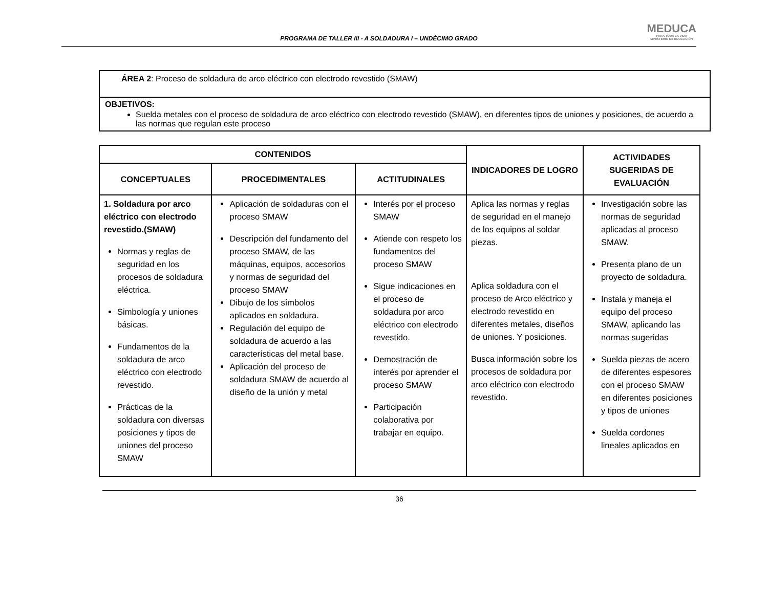PROGRAMA DE TALLER III - A SOLDADURA I – UNDÉCIMO GRADO
MEDUCA
PARA TODA LA VIDA
MINISTERIO DE EDUCACIÓN
ÁREA 2: Proceso de soldadura de arco eléctrico con electrodo revestido (SMAW)
OBJETIVOS:
Suelda metales con el proceso de soldadura de arco eléctrico con electrodo revestido (SMAW), en diferentes tipos de uniones y posiciones, de acuerdo a las normas que regulan este proceso
| CONTENIDOS | | | INDICADORES DE LOGRO | ACTIVIDADES SUGERIDAS DE EVALUACIÓN |
| --- | --- | --- | --- | --- |
| CONCEPTUALES | PROCEDIMENTALES | ACTITUDINALES | | |
| 1. Soldadura por arco eléctrico con electrodo revestido.(SMAW) Normas y reglas de seguridad en los procesos de soldadura eléctrica. Simbología y uniones básicas. Fundamentos de la soldadura de arco eléctrico con electrodo revestido. Prácticas de la soldadura con diversas posiciones y tipos de uniones del proceso SMAW | Aplicación de soldaduras con el proceso SMAW Descripción del fundamento del proceso SMAW, de las máquinas, equipos, accesorios y normas de seguridad del proceso SMAW Dibujo de los símbolos aplicados en soldadura. Regulación del equipo de soldadura de acuerdo a las características del metal base. Aplicación del proceso de soldadura SMAW de acuerdo al diseño de la unión y metal | Interés por el proceso SMAW Atiende con respeto los fundamentos del proceso SMAW Sigue indicaciones en el proceso de soldadura por arco eléctrico con electrodo revestido. Demostración de interés por aprender el proceso SMAW Participación colaborativa por trabajar en equipo. | Aplica las normas y reglas de seguridad en el manejo de los equipos al soldar piezas. Aplica soldadura con el proceso de Arco eléctrico y electrodo revestido en diferentes metales, diseños de uniones. Y posiciones. Busca información sobre los procesos de soldadura por arco eléctrico con electrodo revestido. | Investigación sobre las normas de seguridad aplicadas al proceso SMAW. Presenta plano de un proyecto de soldadura. Instala y maneja el equipo del proceso SMAW, aplicando las normas sugeridas Suelda piezas de acero de diferentes espesores con el proceso SMAW en diferentes posiciones y tipos de uniones Suelda cordones lineales aplicados en |
36